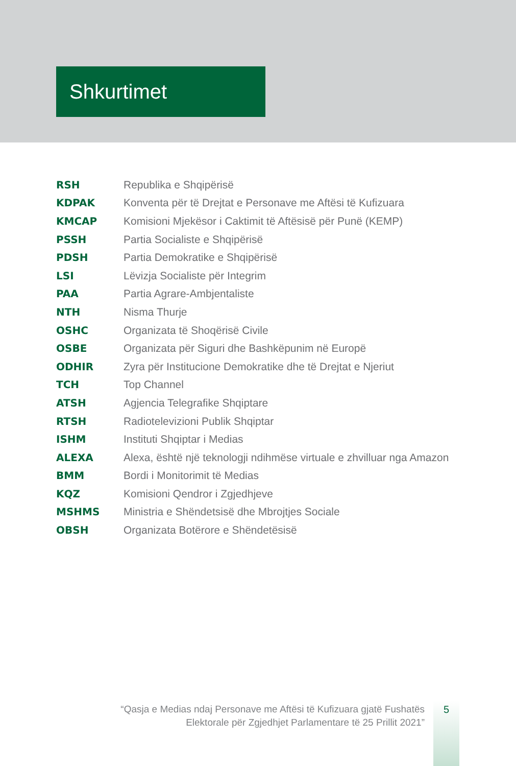Shkurtimet
| RSH | Republika e Shqipërisë |
| KDPAK | Konventa për të Drejtat e Personave me Aftësi të Kufizuara |
| KMCAP | Komisioni Mjekësor i Caktimit të Aftësisë për Punë (KEMP) |
| PSSH | Partia Socialiste e Shqipërisë |
| PDSH | Partia Demokratike e Shqipërisë |
| LSI | Lëvizja Socialiste për Integrim |
| PAA | Partia Agrare-Ambjentaliste |
| NTH | Nisma Thurje |
| OSHC | Organizata të Shoqërisë Civile |
| OSBE | Organizata për Siguri dhe Bashkëpunim në Europë |
| ODHIR | Zyra për Institucione Demokratike dhe të Drejtat e Njeriut |
| TCH | Top Channel |
| ATSH | Agjencia Telegrafike Shqiptare |
| RTSH | Radiotelevizioni Publik Shqiptar |
| ISHM | Instituti Shqiptar i Medias |
| ALEXA | Alexa, është një teknologji ndihmëse virtuale e zhvilluar nga Amazon |
| BMM | Bordi i Monitorimit të Medias |
| KQZ | Komisioni Qendror i Zgjedhjeve |
| MSHMS | Ministria e Shëndetsisë dhe Mbrojtjes Sociale |
| OBSH | Organizata Botërore e Shëndetësisë |
“Qasja e Medias ndaj Personave me Aftësi të Kufizuara gjatë Fushatës
Elektorale për Zgjedhjet Parlamentare të 25 Prillit 2021”
5